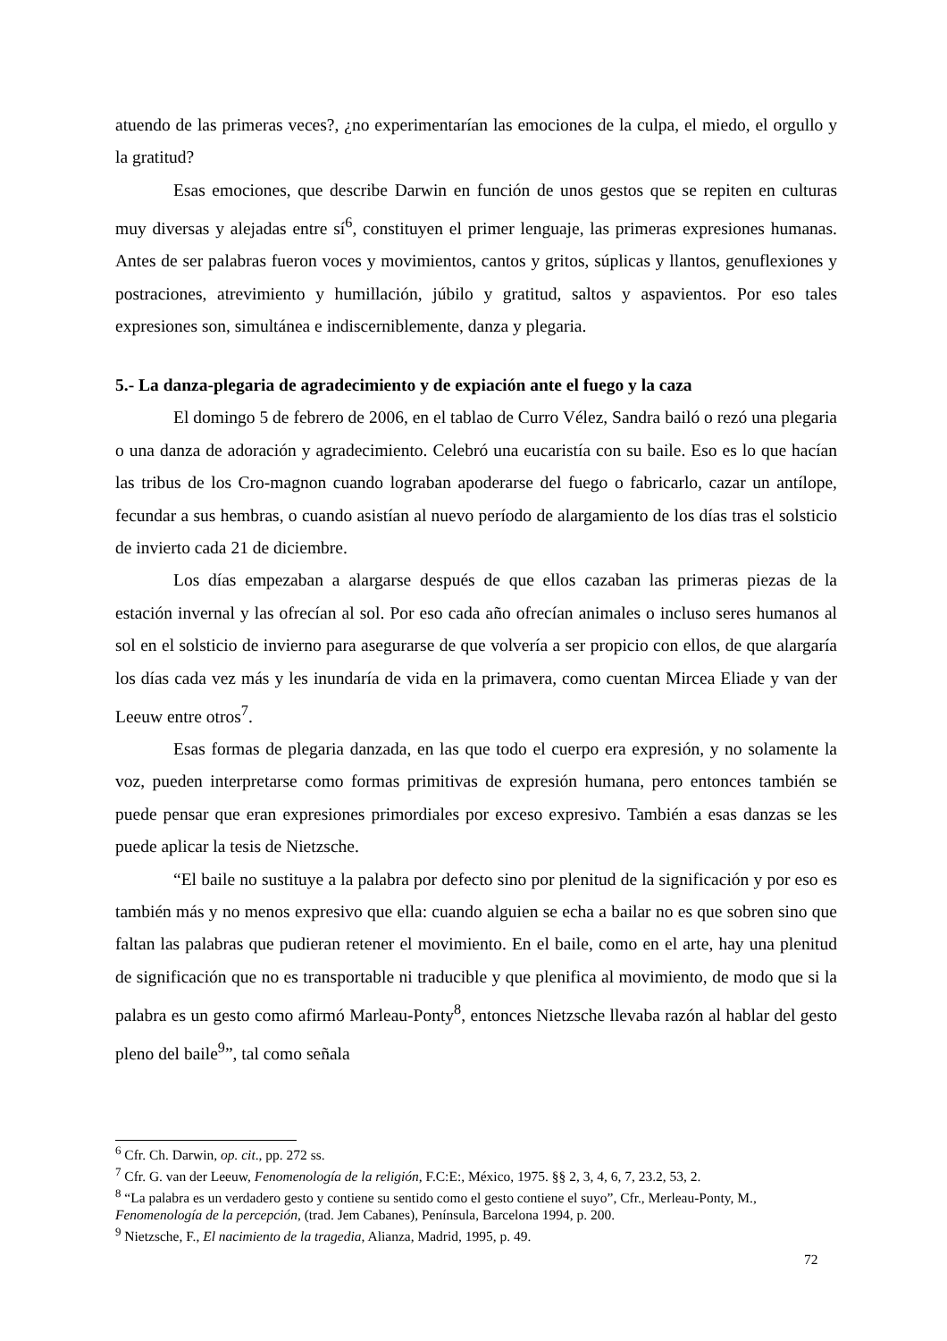atuendo de las primeras veces?, ¿no experimentarían las emociones de la culpa, el miedo, el orgullo y la gratitud?
Esas emociones, que describe Darwin en función de unos gestos que se repiten en culturas muy diversas y alejadas entre sí<sup>6</sup>, constituyen el primer lenguaje, las primeras expresiones humanas. Antes de ser palabras fueron voces y movimientos, cantos y gritos, súplicas y llantos, genuflexiones y postraciones, atrevimiento y humillación, júbilo y gratitud, saltos y aspavientos. Por eso tales expresiones son, simultánea e indiscerniblemente, danza y plegaria.
5.- La danza-plegaria de agradecimiento y de expiación ante el fuego y la caza
El domingo 5 de febrero de 2006, en el tablao de Curro Vélez, Sandra bailó o rezó una plegaria o una danza de adoración y agradecimiento. Celebró una eucaristía con su baile. Eso es lo que hacían las tribus de los Cro-magnon cuando lograban apoderarse del fuego o fabricarlo, cazar un antílope, fecundar a sus hembras, o cuando asistían al nuevo período de alargamiento de los días tras el solsticio de invierto cada 21 de diciembre.
Los días empezaban a alargarse después de que ellos cazaban las primeras piezas de la estación invernal y las ofrecían al sol. Por eso cada año ofrecían animales o incluso seres humanos al sol en el solsticio de invierno para asegurarse de que volvería a ser propicio con ellos, de que alargaría los días cada vez más y les inundaría de vida en la primavera, como cuentan Mircea Eliade y van der Leeuw entre otros<sup>7</sup>.
Esas formas de plegaria danzada, en las que todo el cuerpo era expresión, y no solamente la voz, pueden interpretarse como formas primitivas de expresión humana, pero entonces también se puede pensar que eran expresiones primordiales por exceso expresivo. También a esas danzas se les puede aplicar la tesis de Nietzsche.
“El baile no sustituye a la palabra por defecto sino por plenitud de la significación y por eso es también más y no menos expresivo que ella: cuando alguien se echa a bailar no es que sobren sino que faltan las palabras que pudieran retener el movimiento. En el baile, como en el arte, hay una plenitud de significación que no es transportable ni traducible y que plenifica al movimiento, de modo que si la palabra es un gesto como afirmó Marleau-Ponty<sup>8</sup>, entonces Nietzsche llevaba razón al hablar del gesto pleno del baile<sup>9</sup>”, tal como señala
<sup>6</sup> Cfr. Ch. Darwin, op. cit., pp. 272 ss.
<sup>7</sup> Cfr. G. van der Leeuw, Fenomenología de la religión, F.C:E:, México, 1975. §§ 2, 3, 4, 6, 7, 23.2, 53, 2.
<sup>8</sup> “La palabra es un verdadero gesto y contiene su sentido como el gesto contiene el suyo”, Cfr., Merleau-Ponty, M., Fenomenología de la percepción, (trad. Jem Cabanes), Península, Barcelona 1994, p. 200.
<sup>9</sup> Nietzsche, F., El nacimiento de la tragedia, Alianza, Madrid, 1995, p. 49.
72